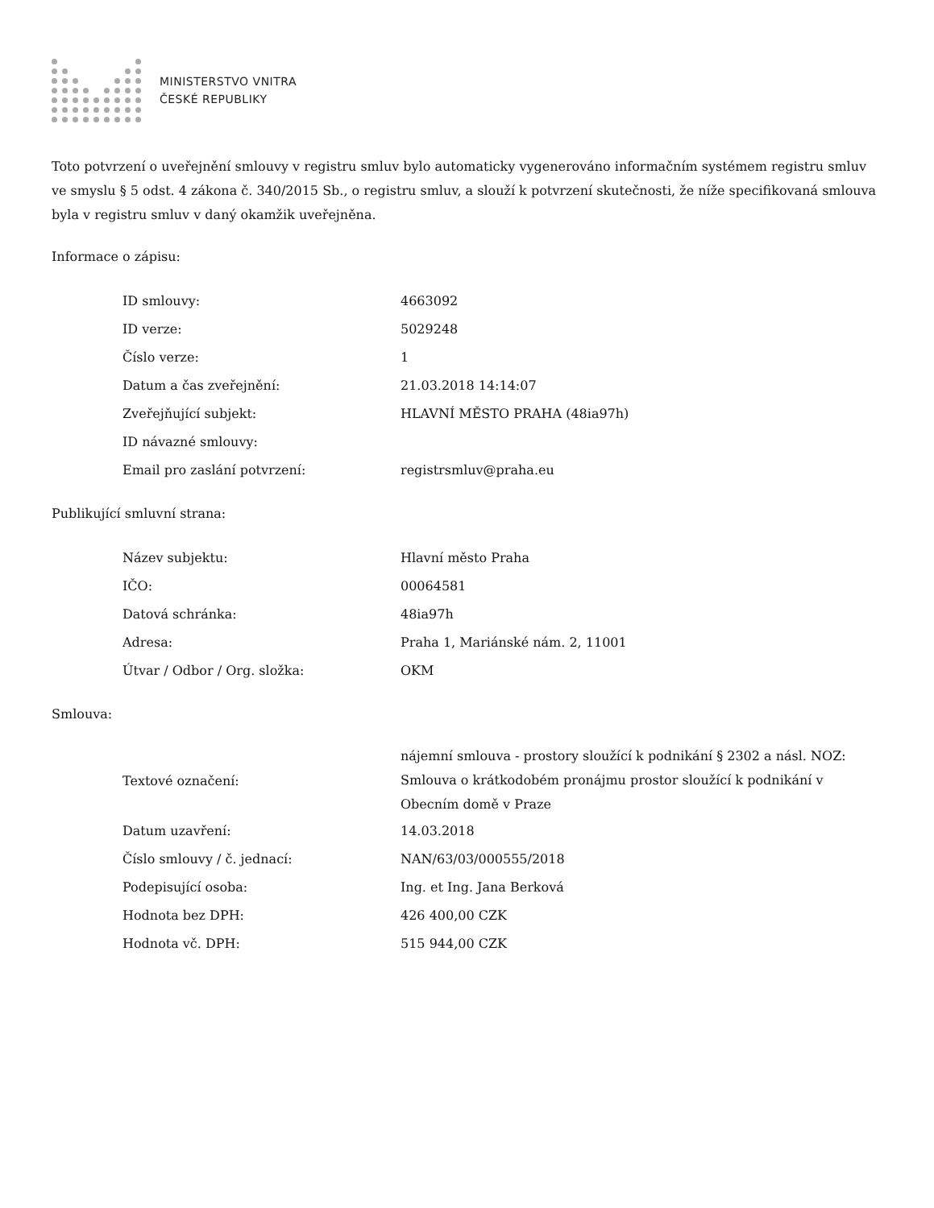MINISTERSTVO VNITRA
ČESKÉ REPUBLIKY
Toto potvrzení o uveřejnění smlouvy v registru smluv bylo automaticky vygenerováno informačním systémem registru smluv ve smyslu § 5 odst. 4 zákona č. 340/2015 Sb., o registru smluv, a slouží k potvrzení skutečnosti, že níže specifikovaná smlouva byla v registru smluv v daný okamžik uveřejněna.
Informace o zápisu:
| ID smlouvy: | 4663092 |
| ID verze: | 5029248 |
| Číslo verze: | 1 |
| Datum a čas zveřejnění: | 21.03.2018 14:14:07 |
| Zveřejňující subjekt: | HLAVNÍ MĚSTO PRAHA (48ia97h) |
| ID návazné smlouvy: | |
| Email pro zaslání potvrzení: | registrsmluv@praha.eu |
Publikující smluvní strana:
| Název subjektu: | Hlavní město Praha |
| IČO: | 00064581 |
| Datová schránka: | 48ia97h |
| Adresa: | Praha 1, Mariánské nám. 2, 11001 |
| Útvar / Odbor / Org. složka: | OKM |
Smlouva:
| Textové označení: | nájemní smlouva - prostory sloužící k podnikání § 2302 a násl. NOZ: Smlouva o krátkodobém pronájmu prostor sloužící k podnikání v Obecním domě v Praze |
| Datum uzavření: | 14.03.2018 |
| Číslo smlouvy / č. jednací: | NAN/63/03/000555/2018 |
| Podepisující osoba: | Ing. et Ing. Jana Berková |
| Hodnota bez DPH: | 426 400,00 CZK |
| Hodnota vč. DPH: | 515 944,00 CZK |